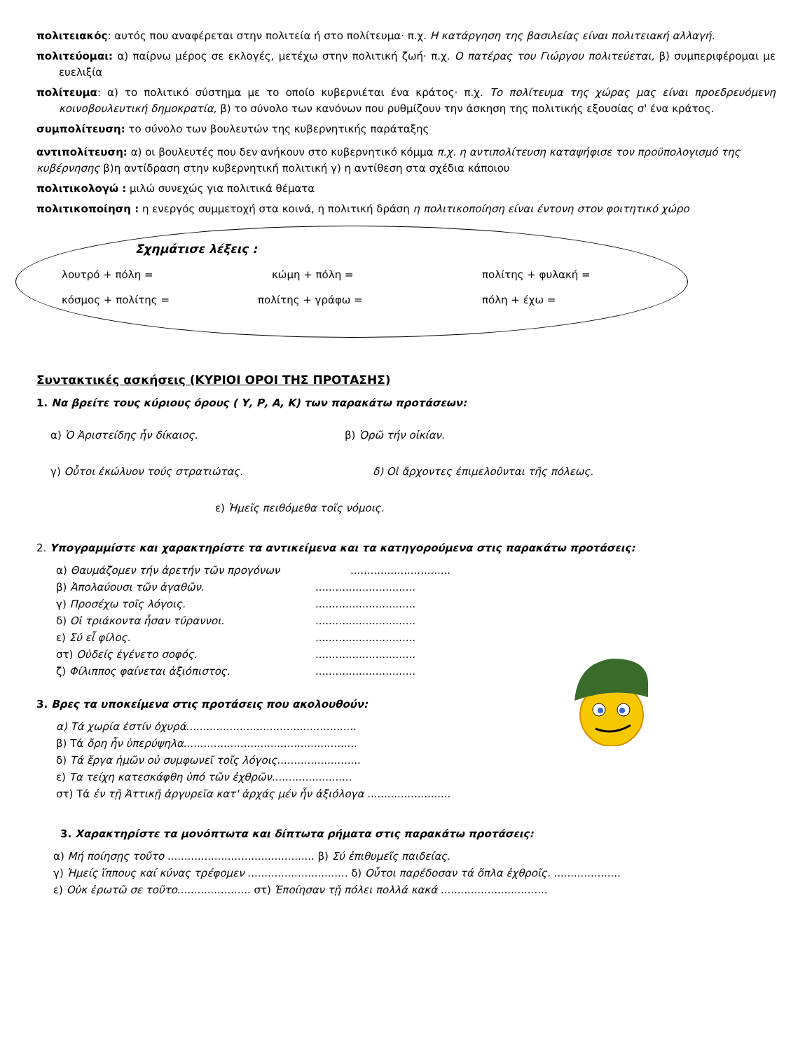πολιτειακός: αυτός που αναφέρεται στην πολιτεία ή στο πολίτευμα· π.χ. Η κατάργηση της βασιλείας είναι πολιτειακή αλλαγή.
πολιτεύομαι: α) παίρνω μέρος σε εκλογές, μετέχω στην πολιτική ζωή· π.χ. Ο πατέρας του Γιώργου πολιτεύεται, β) συμπεριφέρομαι με ευελιξία
πολίτευμα: α) το πολιτικό σύστημα με το οποίο κυβερνιέται ένα κράτος· π.χ. Το πολίτευμα της χώρας μας είναι προεδρευόμενη κοινοβουλευτική δημοκρατία, β) το σύνολο των κανόνων που ρυθμίζουν την άσκηση της πολιτικής εξουσίας σ' ένα κράτος.
συμπολίτευση: το σύνολο των βουλευτών της κυβερνητικής παράταξης
αντιπολίτευση: α) οι βουλευτές που δεν ανήκουν στο κυβερνητικό κόμμα π.χ. η αντιπολίτευση καταψήφισε τον προϋπολογισμό της κυβέρνησης β)η αντίδραση στην κυβερνητική πολιτική γ) η αντίθεση στα σχέδια κάποιου
πολιτικολογώ : μιλώ συνεχώς για πολιτικά θέματα
πολιτικοποίηση : η ενεργός συμμετοχή στα κοινά, η πολιτική δράση η πολιτικοποίηση είναι έντονη στον φοιτητικό χώρο
Σχημάτισε λέξεις :
λουτρό + πόλη = κώμη + πόλη = πολίτης + φυλακή =
κόσμος + πολίτης = πολίτης + γράφω = πόλη + έχω =
Συντακτικές ασκήσεις (ΚΥΡΙΟΙ ΟΡΟΙ ΤΗΣ ΠΡΟΤΑΣΗΣ)
1. Να βρείτε τους κύριους όρους ( Υ, Ρ, Α, Κ) των παρακάτω προτάσεων:
α) Ὁ Ἀριστείδης ἦν δίκαιος. β) Ὁρῶ τήν οἰκίαν.
γ) Οὗτοι ἐκώλυον τούς στρατιώτας. δ) Οἱ ἄρχοντες ἐπιμελοῦνται τῆς πόλεως.
ε) Ἡμεῖς πειθόμεθα τοῖς νόμοις.
2. Υπογραμμίστε και χαρακτηρίστε τα αντικείμενα και τα κατηγορούμενα στις παρακάτω προτάσεις:
α) Θαυμάζομεν τήν ἀρετήν τῶν προγόνων..............................
β) Ἀπολαύουσι τῶν ἀγαθῶν...............................
γ) Προσέχω τοῖς λόγοις...............................
δ) Οἱ τριάκοντα ἦσαν τύραννοι...............................
ε) Σύ εἶ φίλος...............................
στ) Οὐδείς ἐγένετο σοφός...............................
ζ) Φίλιππος φαίνεται ἀξιόπιστος...............................
3. Βρες τα υποκείμενα στις προτάσεις που ακολουθούν:
α) Τά χωρία ἐστίν ὀχυρά...................................................
β) Τά ὄρη ἦν ὑπερύψηλα....................................................
δ) Τά ἔργα ἡμῶν οὐ συμφωνεῖ τοῖς λόγοις.........................
ε) Τα τείχη κατεσκάφθη ὑπό τῶν ἐχθρῶν........................
στ) Τά ἐν τῇ Ἀττικῇ ἀργυρεῖα κατ' ἀρχάς μέν ἦν ἀξιόλογα .........................
3. Χαρακτηρίστε τα μονόπτωτα και δίπτωτα ρήματα στις παρακάτω προτάσεις:
α) Μή ποίησῃς τοῦτο ............................................ β) Σύ ἐπιθυμεῖς παιδείας.
γ) Ἡμείς ἵππους καί κύνας τρέφομεν .............................. δ) Οὗτοι παρέδοσαν τά ὅπλα ἐχθροῖς. ....................
ε) Οὐκ ἐρωτῶ σε τοῦτο...................... στ) Ἐποίησαν τῇ πόλει πολλά κακά ................................